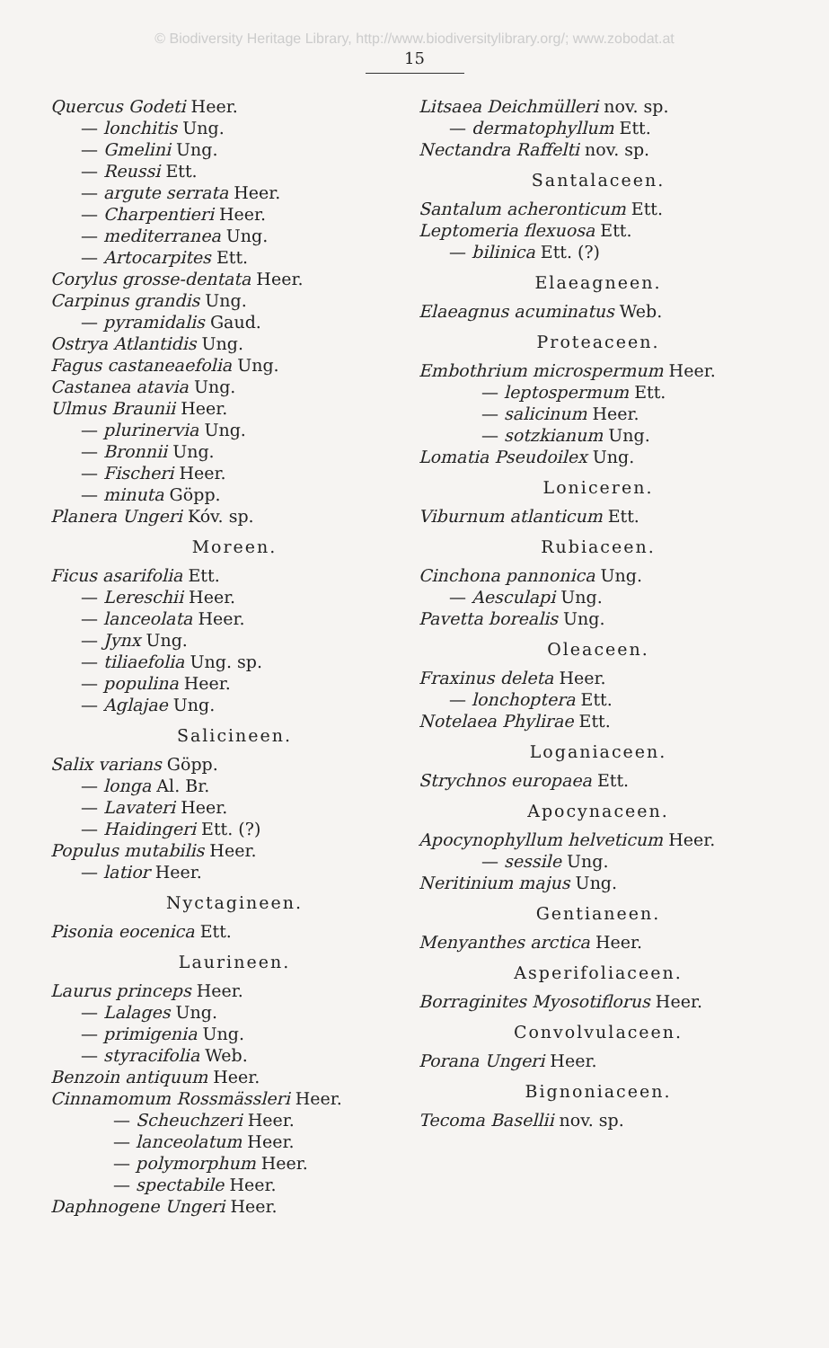© Biodiversity Heritage Library, http://www.biodiversitylibrary.org/; www.zobodat.at
15
Quercus Godeti Heer.
— lonchitis Ung.
— Gmelini Ung.
— Reussi Ett.
— argute serrata Heer.
— Charpentieri Heer.
— mediterranea Ung.
— Artocarpites Ett.
Corylus grosse-dentata Heer.
Carpinus grandis Ung.
— pyramidalis Gaud.
Ostrya Atlantidis Ung.
Fagus castaneaefolia Ung.
Castanea atavia Ung.
Ulmus Braunii Heer.
— plurinervia Ung.
— Bronnii Ung.
— Fischeri Heer.
— minuta Göpp.
Planera Ungeri Kóv. sp.
Moreen.
Ficus asarifolia Ett.
— Lereschii Heer.
— lanceolata Heer.
— Jynx Ung.
— tiliaefolia Ung. sp.
— populina Heer.
— Aglajae Ung.
Salicineen.
Salix varians Göpp.
— longa Al. Br.
— Lavateri Heer.
— Haidingeri Ett. (?)
Populus mutabilis Heer.
— latior Heer.
Nyctagineen.
Pisonia eocenica Ett.
Laurineen.
Laurus princeps Heer.
— Lalages Ung.
— primigenia Ung.
— styracifolia Web.
Benzoin antiquum Heer.
Cinnamomum Rossmässleri Heer.
— Scheuchzeri Heer.
— lanceolatum Heer.
— polymorphum Heer.
— spectabile Heer.
Daphnogene Ungeri Heer.
Litsaea Deichmülleri nov. sp.
— dermatophyllum Ett.
Nectandra Raffelti nov. sp.
Santalaceen.
Santalum acheronticum Ett.
Leptomeria flexuosa Ett.
— bilinica Ett. (?)
Elaeagneen.
Elaeagnus acuminatus Web.
Proteaceen.
Embothrium microspermum Heer.
— leptospermum Ett.
— salicinum Heer.
— sotzkianum Ung.
Lomatia Pseudoilex Ung.
Loniceren.
Viburnum atlanticum Ett.
Rubiaceen.
Cinchona pannonica Ung.
— Aesculapi Ung.
Pavetta borealis Ung.
Oleaceen.
Fraxinus deleta Heer.
— lonchoptera Ett.
Notelaea Phylirae Ett.
Loganiaceen.
Strychnos europaea Ett.
Apocynaceen.
Apocynophyllum helveticum Heer.
— sessile Ung.
Neritinium majus Ung.
Gentianeen.
Menyanthes arctica Heer.
Asperifoliaceen.
Borraginites Myosotiflorus Heer.
Convolvulaceen.
Porana Ungeri Heer.
Bignoniaceen.
Tecoma Basellii nov. sp.